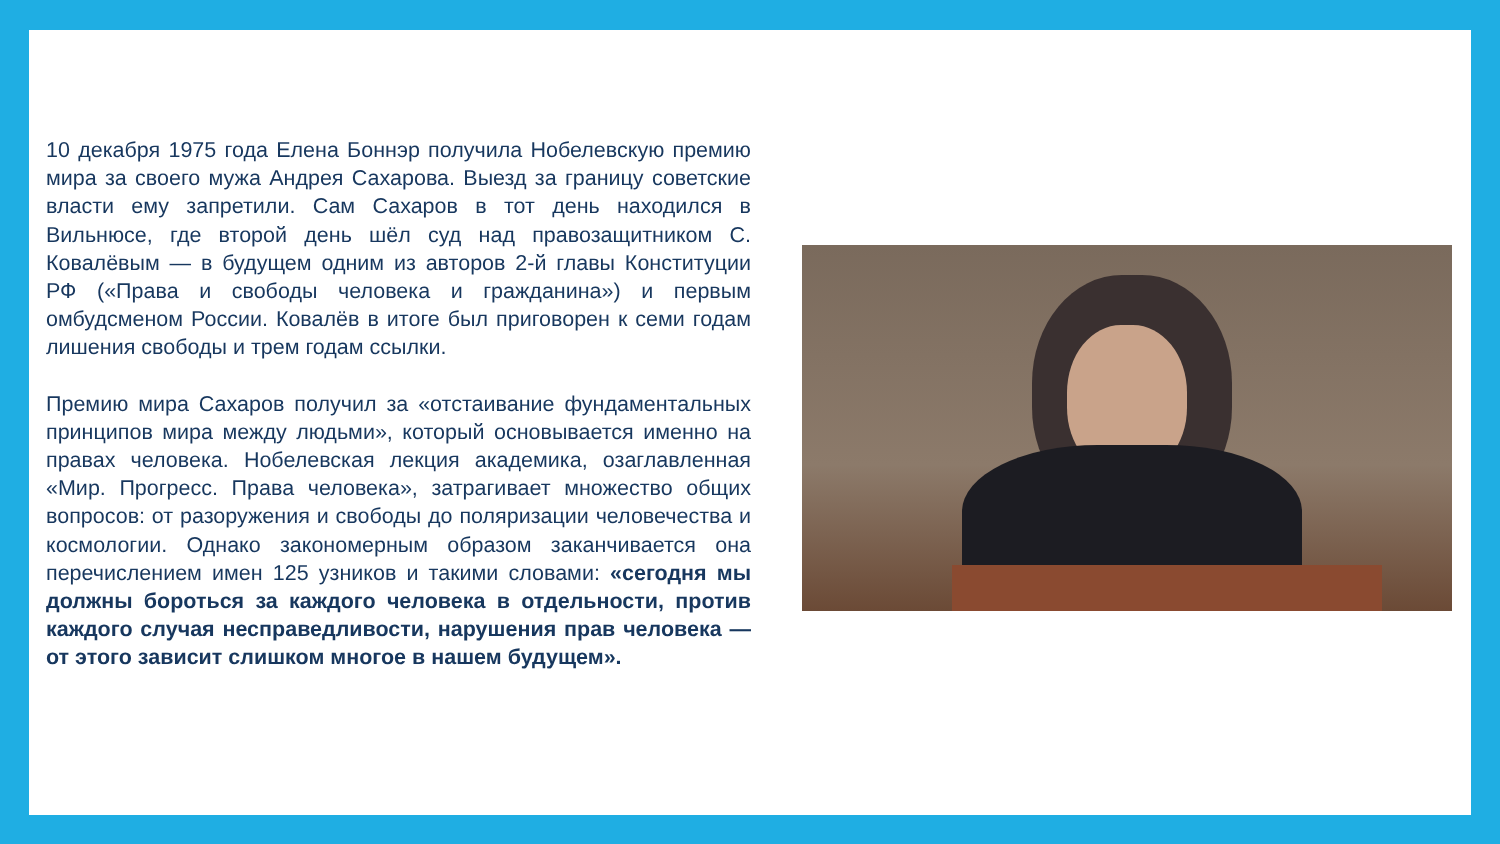10 декабря 1975 года Елена Боннэр получила Нобелевскую премию мира за своего мужа Андрея Сахарова. Выезд за границу советские власти ему запретили. Сам Сахаров в тот день находился в Вильнюсе, где второй день шёл суд над правозащитником С. Ковалёвым — в будущем одним из авторов 2-й главы Конституции РФ («Права и свободы человека и гражданина») и первым омбудсменом России. Ковалёв в итоге был приговорен к семи годам лишения свободы и трем годам ссылки.
Премию мира Сахаров получил за «отстаивание фундаментальных принципов мира между людьми», который основывается именно на правах человека. Нобелевская лекция академика, озаглавленная «Мир. Прогресс. Права человека», затрагивает множество общих вопросов: от разоружения и свободы до поляризации человечества и космологии. Однако закономерным образом заканчивается она перечислением имен 125 узников и такими словами: «сегодня мы должны бороться за каждого человека в отдельности, против каждого случая несправедливости, нарушения прав человека — от этого зависит слишком многое в нашем будущем».